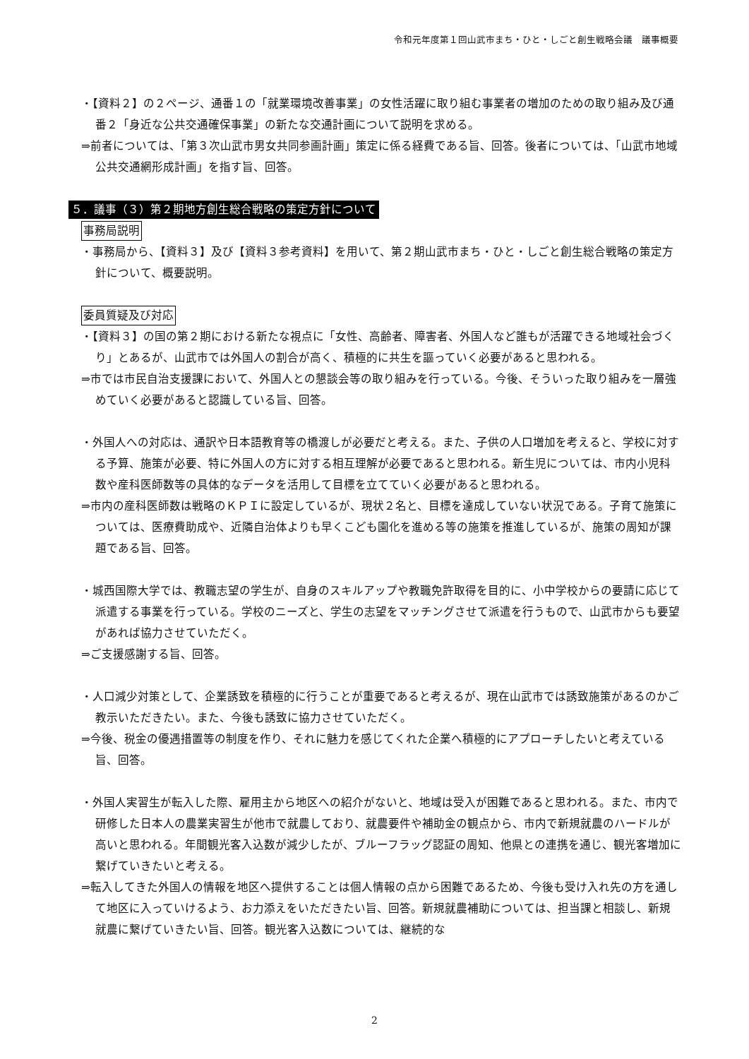令和元年度第１回山武市まち・ひと・しごと創生戦略会議　議事概要
・【資料２】の２ページ、通番１の「就業環境改善事業」の女性活躍に取り組む事業者の増加のための取り組み及び通番２「身近な公共交通確保事業」の新たな交通計画について説明を求める。
⇒前者については、「第３次山武市男女共同参画計画」策定に係る経費である旨、回答。後者については、「山武市地域公共交通網形成計画」を指す旨、回答。
５．議事（３）第２期地方創生総合戦略の策定方針について
事務局説明
・事務局から、【資料３】及び【資料３参考資料】を用いて、第２期山武市まち・ひと・しごと創生総合戦略の策定方針について、概要説明。
委員質疑及び対応
・【資料３】の国の第２期における新たな視点に「女性、高齢者、障害者、外国人など誰もが活躍できる地域社会づくり」とあるが、山武市では外国人の割合が高く、積極的に共生を謳っていく必要があると思われる。
⇒市では市民自治支援課において、外国人との懇談会等の取り組みを行っている。今後、そういった取り組みを一層強めていく必要があると認識している旨、回答。
・外国人への対応は、通訳や日本語教育等の橋渡しが必要だと考える。また、子供の人口増加を考えると、学校に対する予算、施策が必要、特に外国人の方に対する相互理解が必要であると思われる。新生児については、市内小児科数や産科医師数等の具体的なデータを活用して目標を立てていく必要があると思われる。
⇒市内の産科医師数は戦略のＫＰＩに設定しているが、現状２名と、目標を達成していない状況である。子育て施策については、医療費助成や、近隣自治体よりも早くこども園化を進める等の施策を推進しているが、施策の周知が課題である旨、回答。
・城西国際大学では、教職志望の学生が、自身のスキルアップや教職免許取得を目的に、小中学校からの要請に応じて派遣する事業を行っている。学校のニーズと、学生の志望をマッチングさせて派遣を行うもので、山武市からも要望があれば協力させていただく。
⇒ご支援感謝する旨、回答。
・人口減少対策として、企業誘致を積極的に行うことが重要であると考えるが、現在山武市では誘致施策があるのかご教示いただきたい。また、今後も誘致に協力させていただく。
⇒今後、税金の優遇措置等の制度を作り、それに魅力を感じてくれた企業へ積極的にアプローチしたいと考えている旨、回答。
・外国人実習生が転入した際、雇用主から地区への紹介がないと、地域は受入が困難であると思われる。また、市内で研修した日本人の農業実習生が他市で就農しており、就農要件や補助金の観点から、市内で新規就農のハードルが高いと思われる。年間観光客入込数が減少したが、ブルーフラッグ認証の周知、他県との連携を通じ、観光客増加に繋げていきたいと考える。
⇒転入してきた外国人の情報を地区へ提供することは個人情報の点から困難であるため、今後も受け入れ先の方を通して地区に入っていけるよう、お力添えをいただきたい旨、回答。新規就農補助については、担当課と相談し、新規就農に繋げていきたい旨、回答。観光客入込数については、継続的な
2